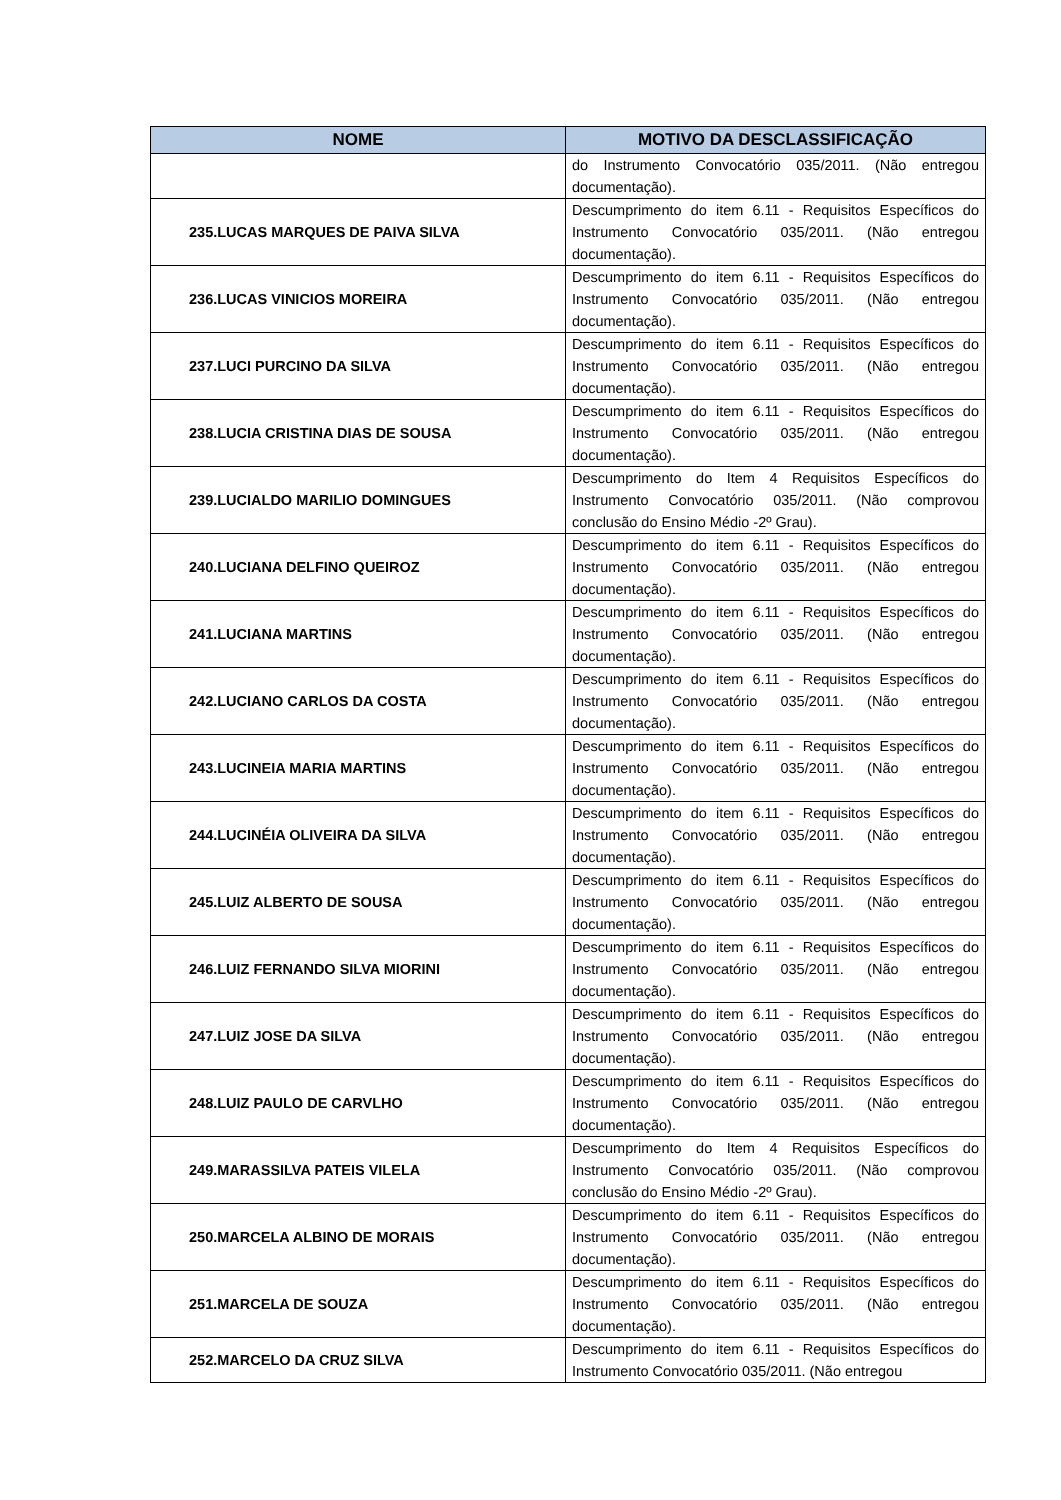| NOME | MOTIVO DA DESCLASSIFICAÇÃO |
| --- | --- |
| | do Instrumento Convocatório 035/2011. (Não entregou documentação). |
| 235.LUCAS MARQUES DE PAIVA SILVA | Descumprimento do item 6.11 - Requisitos Específicos do Instrumento Convocatório 035/2011. (Não entregou documentação). |
| 236.LUCAS VINICIOS MOREIRA | Descumprimento do item 6.11 - Requisitos Específicos do Instrumento Convocatório 035/2011. (Não entregou documentação). |
| 237.LUCI PURCINO DA SILVA | Descumprimento do item 6.11 - Requisitos Específicos do Instrumento Convocatório 035/2011. (Não entregou documentação). |
| 238.LUCIA CRISTINA DIAS DE SOUSA | Descumprimento do item 6.11 - Requisitos Específicos do Instrumento Convocatório 035/2011. (Não entregou documentação). |
| 239.LUCIALDO MARILIO DOMINGUES | Descumprimento do Item 4 Requisitos Específicos do Instrumento Convocatório 035/2011. (Não comprovou conclusão do Ensino Médio -2º Grau). |
| 240.LUCIANA DELFINO QUEIROZ | Descumprimento do item 6.11 - Requisitos Específicos do Instrumento Convocatório 035/2011. (Não entregou documentação). |
| 241.LUCIANA MARTINS | Descumprimento do item 6.11 - Requisitos Específicos do Instrumento Convocatório 035/2011. (Não entregou documentação). |
| 242.LUCIANO CARLOS DA COSTA | Descumprimento do item 6.11 - Requisitos Específicos do Instrumento Convocatório 035/2011. (Não entregou documentação). |
| 243.LUCINEIA MARIA MARTINS | Descumprimento do item 6.11 - Requisitos Específicos do Instrumento Convocatório 035/2011. (Não entregou documentação). |
| 244.LUCINÉIA OLIVEIRA DA SILVA | Descumprimento do item 6.11 - Requisitos Específicos do Instrumento Convocatório 035/2011. (Não entregou documentação). |
| 245.LUIZ ALBERTO DE SOUSA | Descumprimento do item 6.11 - Requisitos Específicos do Instrumento Convocatório 035/2011. (Não entregou documentação). |
| 246.LUIZ FERNANDO SILVA MIORINI | Descumprimento do item 6.11 - Requisitos Específicos do Instrumento Convocatório 035/2011. (Não entregou documentação). |
| 247.LUIZ JOSE DA SILVA | Descumprimento do item 6.11 - Requisitos Específicos do Instrumento Convocatório 035/2011. (Não entregou documentação). |
| 248.LUIZ PAULO DE CARVLHO | Descumprimento do item 6.11 - Requisitos Específicos do Instrumento Convocatório 035/2011. (Não entregou documentação). |
| 249.MARASSILVA PATEIS VILELA | Descumprimento do Item 4 Requisitos Específicos do Instrumento Convocatório 035/2011. (Não comprovou conclusão do Ensino Médio -2º Grau). |
| 250.MARCELA ALBINO DE MORAIS | Descumprimento do item 6.11 - Requisitos Específicos do Instrumento Convocatório 035/2011. (Não entregou documentação). |
| 251.MARCELA DE SOUZA | Descumprimento do item 6.11 - Requisitos Específicos do Instrumento Convocatório 035/2011. (Não entregou documentação). |
| 252.MARCELO DA CRUZ SILVA | Descumprimento do item 6.11 - Requisitos Específicos do Instrumento Convocatório 035/2011. (Não entregou |